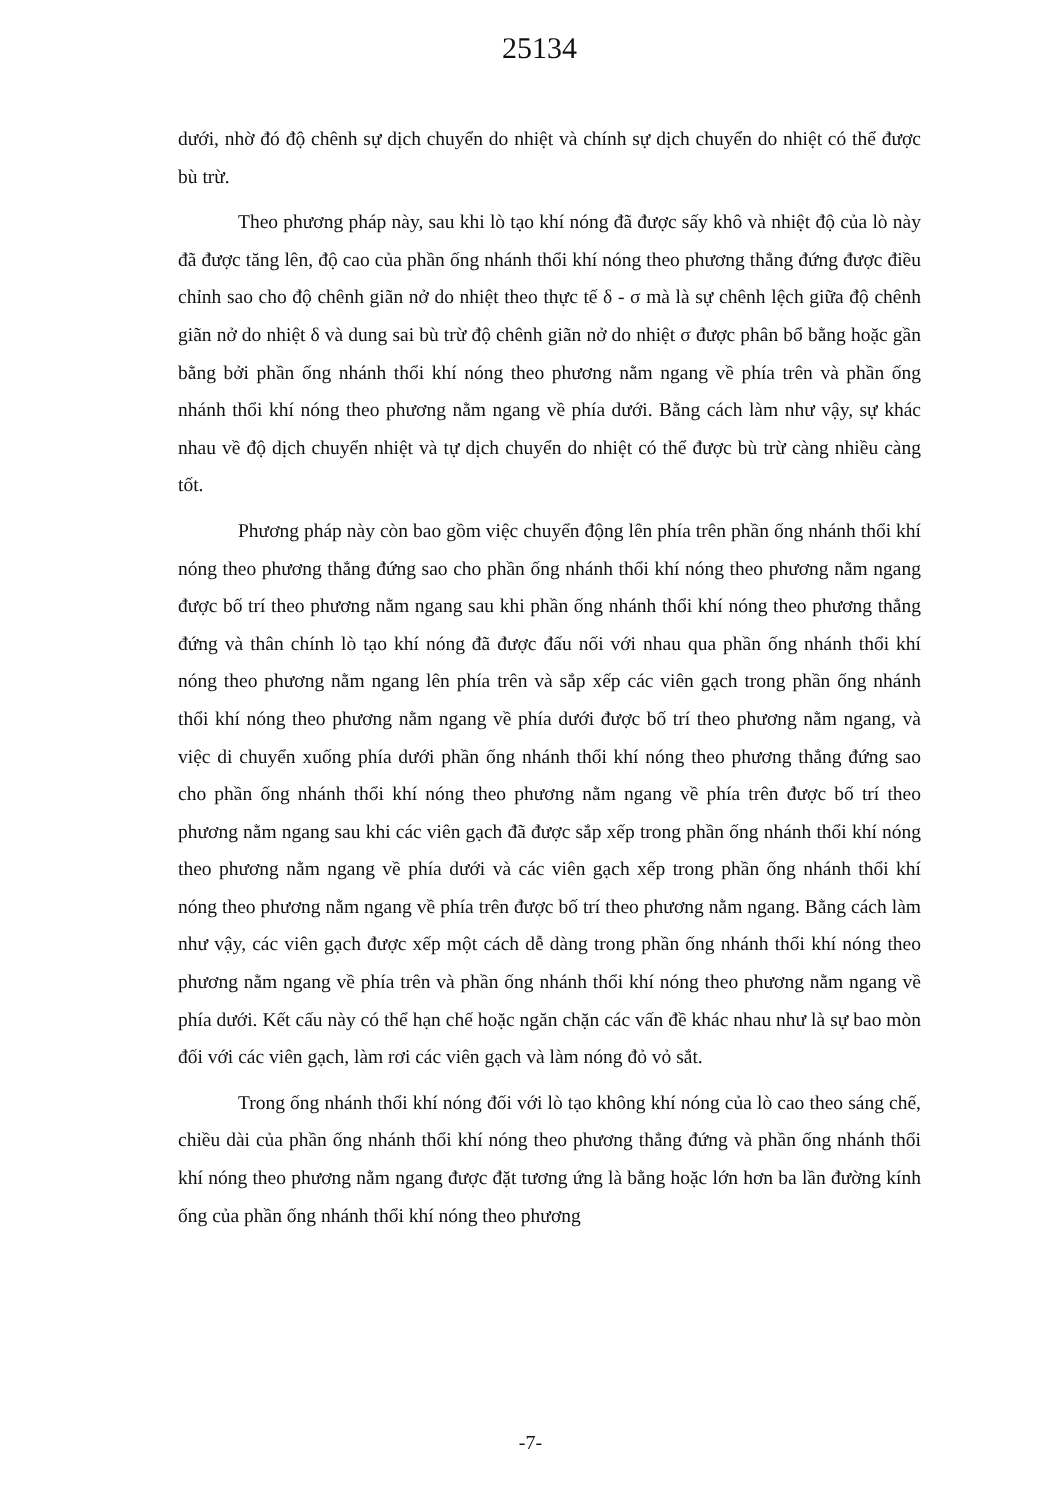25134
dưới, nhờ đó độ chênh sự dịch chuyển do nhiệt và chính sự dịch chuyển do nhiệt có thể được bù trừ.
Theo phương pháp này, sau khi lò tạo khí nóng đã được sấy khô và nhiệt độ của lò này đã được tăng lên, độ cao của phần ống nhánh thổi khí nóng theo phương thẳng đứng được điều chỉnh sao cho độ chênh giãn nở do nhiệt theo thực tế δ - σ mà là sự chênh lệch giữa độ chênh giãn nở do nhiệt δ và dung sai bù trừ độ chênh giãn nở do nhiệt σ được phân bổ bằng hoặc gần bằng bởi phần ống nhánh thổi khí nóng theo phương nằm ngang về phía trên và phần ống nhánh thổi khí nóng theo phương nằm ngang về phía dưới. Bằng cách làm như vậy, sự khác nhau về độ dịch chuyển nhiệt và tự dịch chuyển do nhiệt có thể được bù trừ càng nhiều càng tốt.
Phương pháp này còn bao gồm việc chuyển động lên phía trên phần ống nhánh thổi khí nóng theo phương thẳng đứng sao cho phần ống nhánh thổi khí nóng theo phương nằm ngang được bố trí theo phương nằm ngang sau khi phần ống nhánh thổi khí nóng theo phương thẳng đứng và thân chính lò tạo khí nóng đã được đấu nối với nhau qua phần ống nhánh thổi khí nóng theo phương nằm ngang lên phía trên và sắp xếp các viên gạch trong phần ống nhánh thổi khí nóng theo phương nằm ngang về phía dưới được bố trí theo phương nằm ngang, và việc di chuyển xuống phía dưới phần ống nhánh thổi khí nóng theo phương thẳng đứng sao cho phần ống nhánh thổi khí nóng theo phương nằm ngang về phía trên được bố trí theo phương nằm ngang sau khi các viên gạch đã được sắp xếp trong phần ống nhánh thổi khí nóng theo phương nằm ngang về phía dưới và các viên gạch xếp trong phần ống nhánh thổi khí nóng theo phương nằm ngang về phía trên được bố trí theo phương nằm ngang. Bằng cách làm như vậy, các viên gạch được xếp một cách dễ dàng trong phần ống nhánh thổi khí nóng theo phương nằm ngang về phía trên và phần ống nhánh thổi khí nóng theo phương nằm ngang về phía dưới. Kết cấu này có thể hạn chế hoặc ngăn chặn các vấn đề khác nhau như là sự bao mòn đối với các viên gạch, làm rơi các viên gạch và làm nóng đỏ vỏ sắt.
Trong ống nhánh thổi khí nóng đối với lò tạo không khí nóng của lò cao theo sáng chế, chiều dài của phần ống nhánh thổi khí nóng theo phương thẳng đứng và phần ống nhánh thổi khí nóng theo phương nằm ngang được đặt tương ứng là bằng hoặc lớn hơn ba lần đường kính ống của phần ống nhánh thổi khí nóng theo phương
-7-